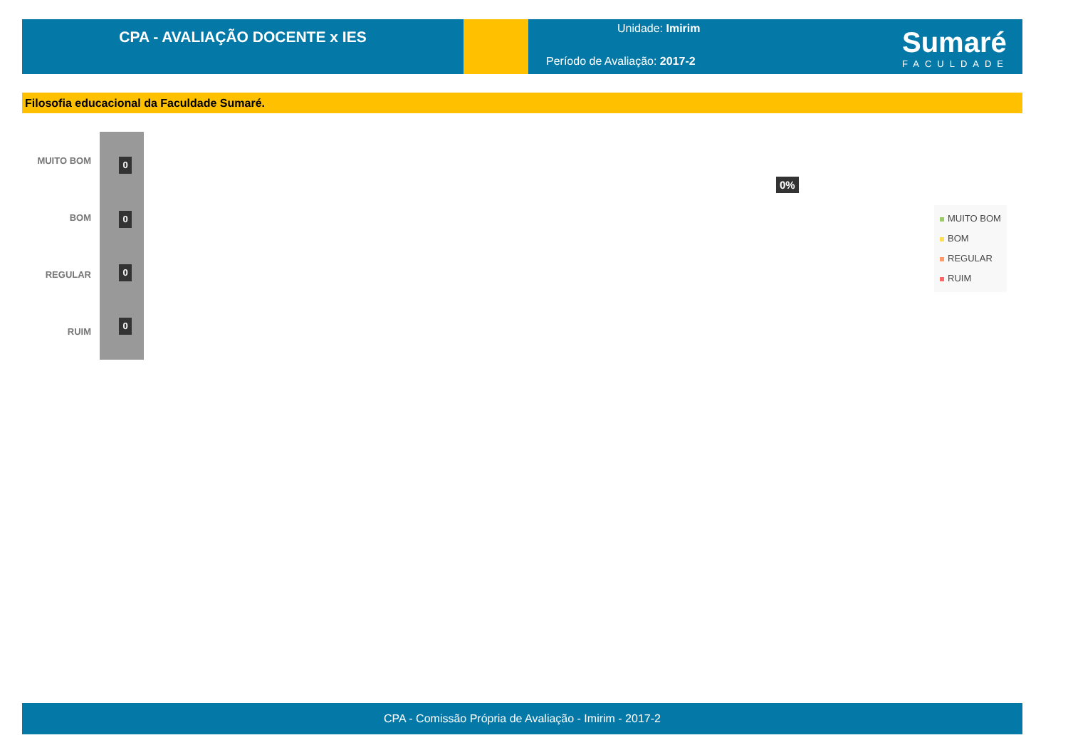CPA - AVALIAÇÃO DOCENTE x IES
Unidade: Imirim
Período de Avaliação: 2017-2
Sumaré
FACULDADE
Filosofia educacional da Faculdade Sumaré.
MUITO BOM 0
BOM 0
REGULAR 0
RUIM
0
0%
MUITO BOM
BOM
REGULAR
RUIM
CPA - Comissão Própria de Avaliação - Imirim - 2017-2